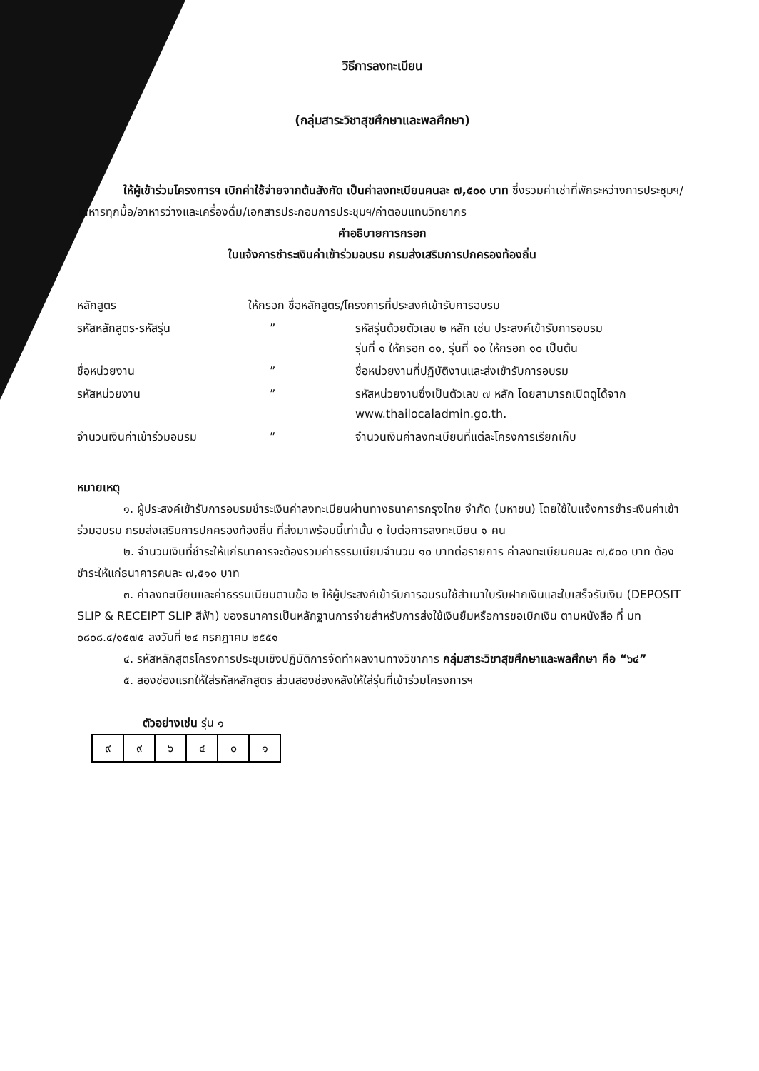วิธีการลงทะเบียน
(กลุ่มสาระวิชาสุขศึกษาและพลศึกษา)
ให้ผู้เข้าร่วมโครงการฯ เบิกค่าใช้จ่ายจากต้นสังกัด เป็นค่าลงทะเบียนคนละ ๗,๕๐๐ บาท ซึ่งรวมค่าเช่าที่พักระหว่างการประชุมฯ/อาหารทุกมื้อ/อาหารว่างและเครื่องดื่ม/เอกสารประกอบการประชุมฯ/ค่าตอบแทนวิทยากร
คำอธิบายการกรอก
ใบแจ้งการชำระเงินค่าเข้าร่วมอบรม กรมส่งเสริมการปกครองท้องถิ่น
| หลักสูตร | ให้กรอก ชื่อหลักสูตร/โครงการที่ประสงค์เข้ารับการอบรม | |
| รหัสหลักสูตร-รหัสรุ่น | ” | รหัสรุ่นด้วยตัวเลข ๒ หลัก เช่น ประสงค์เข้ารับการอบรม รุ่นที่ ๑ ให้กรอก ๐๑, รุ่นที่ ๑๐ ให้กรอก ๑๐ เป็นต้น |
| ชื่อหน่วยงาน | ” | ชื่อหน่วยงานที่ปฏิบัติงานและส่งเข้ารับการอบรม |
| รหัสหน่วยงาน | ” | รหัสหน่วยงานซึ่งเป็นตัวเลข ๗ หลัก โดยสามารถเปิดดูได้จาก www.thailocaladmin.go.th. |
| จำนวนเงินค่าเข้าร่วมอบรม | ” | จำนวนเงินค่าลงทะเบียนที่แต่ละโครงการเรียกเก็บ |
หมายเหตุ
๑. ผู้ประสงค์เข้ารับการอบรมชำระเงินค่าลงทะเบียนผ่านทางธนาคารกรุงไทย จำกัด (มหาชน) โดยใช้ใบแจ้งการชำระเงินค่าเข้าร่วมอบรม กรมส่งเสริมการปกครองท้องถิ่น ที่ส่งมาพร้อมนี้เท่านั้น ๑ ใบต่อการลงทะเบียน ๑ คน
๒. จำนวนเงินที่ชำระให้แก่ธนาคารจะต้องรวมค่าธรรมเนียมจำนวน ๑๐ บาทต่อรายการ ค่าลงทะเบียนคนละ ๗,๕๐๐ บาท ต้องชำระให้แก่ธนาคารคนละ ๗,๕๑๐ บาท
๓. ค่าลงทะเบียนและค่าธรรมเนียมตามข้อ ๒ ให้ผู้ประสงค์เข้ารับการอบรมใช้สำเนาใบรับฝากเงินและใบเสร็จรับเงิน (DEPOSIT SLIP & RECEIPT SLIP สีฟ้า) ของธนาคารเป็นหลักฐานการจ่ายสำหรับการส่งใช้เงินยืมหรือการขอเบิกเงิน ตามหนังสือ ที่ มท ๐๘๐๘.๔/๑๕๗๕ ลงวันที่ ๒๔ กรกฎาคม ๒๕๕๑
๔. รหัสหลักสูตรโครงการประชุมเชิงปฏิบัติการจัดทำผลงานทางวิชาการ กลุ่มสาระวิชาสุขศึกษาและพลศึกษา คือ “๖๔”
๕. สองช่องแรกให้ใส่รหัสหลักสูตร ส่วนสองช่องหลังให้ใส่รุ่นที่เข้าร่วมโครงการฯ
ตัวอย่างเช่น รุ่น ๑
| ๙ | ๙ | ๖ | ๔ | ๐ | ๑ |